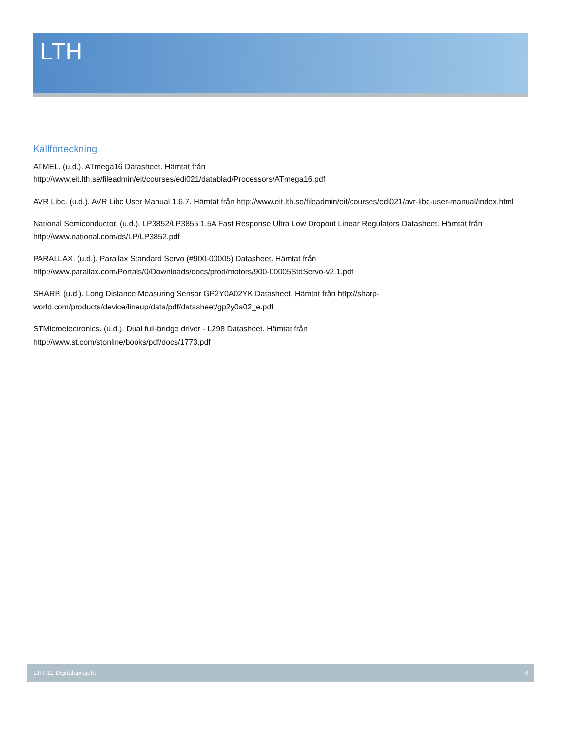LTH
Källförteckning
ATMEL. (u.d.). ATmega16 Datasheet. Hämtat från
http://www.eit.lth.se/fileadmin/eit/courses/edi021/datablad/Processors/ATmega16.pdf
AVR Libc. (u.d.). AVR Libc User Manual 1.6.7. Hämtat från http://www.eit.lth.se/fileadmin/eit/courses/edi021/avr-libc-user-manual/index.html
National Semiconductor. (u.d.). LP3852/LP3855 1.5A Fast Response Ultra Low Dropout Linear Regulators Datasheet. Hämtat från http://www.national.com/ds/LP/LP3852.pdf
PARALLAX. (u.d.). Parallax Standard Servo (#900-00005) Datasheet. Hämtat från
http://www.parallax.com/Portals/0/Downloads/docs/prod/motors/900-00005StdServo-v2.1.pdf
SHARP. (u.d.). Long Distance Measuring Sensor GP2Y0A02YK Datasheet. Hämtat från http://sharp-
world.com/products/device/lineup/data/pdf/datasheet/gp2y0a02_e.pdf
STMicroelectronics. (u.d.). Dual full-bridge driver - L298 Datasheet. Hämtat från
http://www.st.com/stonline/books/pdf/docs/1773.pdf
EITF11-Digitalaprojekt 6